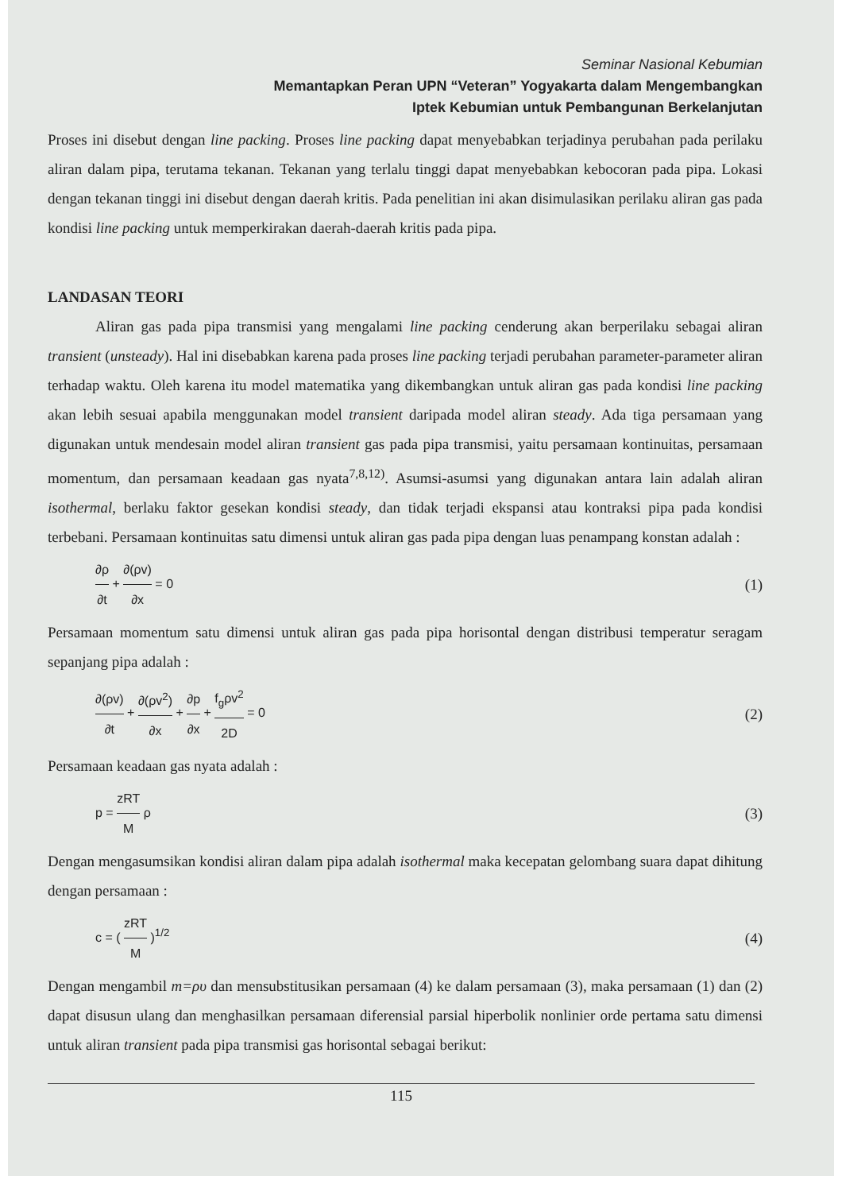Seminar Nasional Kebumian
Memantapkan Peran UPN “Veteran” Yogyakarta dalam Mengembangkan
Iptek Kebumian untuk Pembangunan Berkelanjutan
Proses ini disebut dengan line packing. Proses line packing dapat menyebabkan terjadinya perubahan pada perilaku aliran dalam pipa, terutama tekanan. Tekanan yang terlalu tinggi dapat menyebabkan kebocoran pada pipa. Lokasi dengan tekanan tinggi ini disebut dengan daerah kritis. Pada penelitian ini akan disimulasikan perilaku aliran gas pada kondisi line packing untuk memperkirakan daerah-daerah kritis pada pipa.
LANDASAN TEORI
Aliran gas pada pipa transmisi yang mengalami line packing cenderung akan berperilaku sebagai aliran transient (unsteady). Hal ini disebabkan karena pada proses line packing terjadi perubahan parameter-parameter aliran terhadap waktu. Oleh karena itu model matematika yang dikembangkan untuk aliran gas pada kondisi line packing akan lebih sesuai apabila menggunakan model transient daripada model aliran steady. Ada tiga persamaan yang digunakan untuk mendesain model aliran transient gas pada pipa transmisi, yaitu persamaan kontinuitas, persamaan momentum, dan persamaan keadaan gas nyata<sup>7,8,12)</sup>. Asumsi-asumsi yang digunakan antara lain adalah aliran isothermal, berlaku faktor gesekan kondisi steady, dan tidak terjadi ekspansi atau kontraksi pipa pada kondisi terbebani. Persamaan kontinuitas satu dimensi untuk aliran gas pada pipa dengan luas penampang konstan adalah :
∂ρ ∂t + ∂(ρv) ∂x = 0
(1)
Persamaan momentum satu dimensi untuk aliran gas pada pipa horisontal dengan distribusi temperatur seragam sepanjang pipa adalah :
∂(ρv) ∂t + ∂(ρv<sup>2</sup>) ∂x + ∂p ∂x + f<sub>g</sub>ρv<sup>2</sup> 2D = 0
(2)
Persamaan keadaan gas nyata adalah :
p = zRT M ρ
(3)
Dengan mengasumsikan kondisi aliran dalam pipa adalah isothermal maka kecepatan gelombang suara dapat dihitung dengan persamaan :
c = ( zRT M )<sup>1/2</sup>
(4)
Dengan mengambil m=ρυ dan mensubstitusikan persamaan (4) ke dalam persamaan (3), maka persamaan (1) dan (2) dapat disusun ulang dan menghasilkan persamaan diferensial parsial hiperbolik nonlinier orde pertama satu dimensi untuk aliran transient pada pipa transmisi gas horisontal sebagai berikut:
115